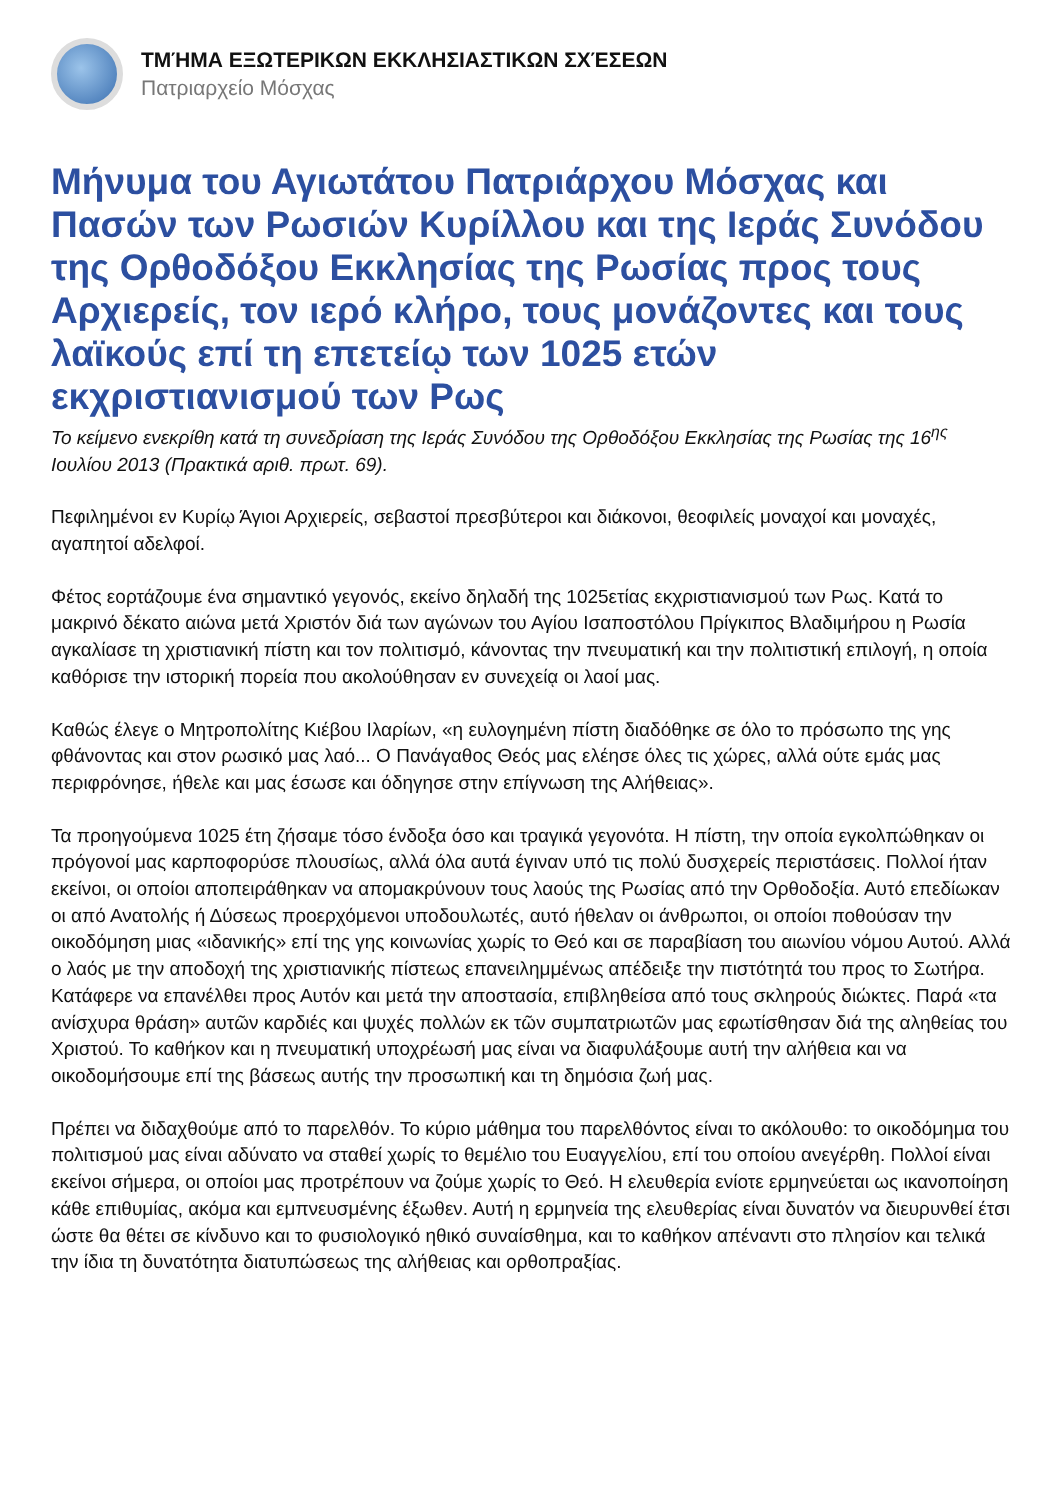ΤΜΉΜΑ ΕΞΩΤΕΡΙΚΩΝ ΕΚΚΛΗΣΙΑΣΤΙΚΩΝ ΣΧΈΣΕΩΝ
Πατριαρχείο Μόσχας
Μήνυμα του Αγιωτάτου Πατριάρχου Μόσχας και Πασών των Ρωσιών Κυρίλλου και της Ιεράς Συνόδου της Ορθοδόξου Εκκλησίας της Ρωσίας προς τους Αρχιερείς, τον ιερό κλήρο, τους μονάζοντες και τους λαϊκούς επί τη επετείῳ των 1025 ετών εκχριστιανισμού των Ρως
Το κείμενο ενεκρίθη κατά τη συνεδρίαση της Ιεράς Συνόδου της Ορθοδόξου Εκκλησίας της Ρωσίας της 16<sup>ης</sup> Ιουλίου 2013 (Πρακτικά αριθ. πρωτ. 69).
Πεφιλημένοι εν Κυρίῳ Άγιοι Αρχιερείς, σεβαστοί πρεσβύτεροι και διάκονοι, θεοφιλείς μοναχοί και μοναχές, αγαπητοί αδελφοί.
Φέτος εορτάζουμε ένα σημαντικό γεγονός, εκείνο δηλαδή της 1025ετίας εκχριστιανισμού των Ρως. Κατά το μακρινό δέκατο αιώνα μετά Χριστόν διά των αγώνων του Αγίου Ισαποστόλου Πρίγκιπος Βλαδιμήρου η Ρωσία αγκαλίασε τη χριστιανική πίστη και τον πολιτισμό, κάνοντας την πνευματική και την πολιτιστική επιλογή, η οποία καθόρισε την ιστορική πορεία που ακολούθησαν εν συνεχείᾳ οι λαοί μας.
Καθώς έλεγε ο Μητροπολίτης Κιέβου Ιλαρίων, «η ευλογημένη πίστη διαδόθηκε σε όλο το πρόσωπο της γης φθάνοντας και στον ρωσικό μας λαό... Ο Πανάγαθος Θεός μας ελέησε όλες τις χώρες, αλλά ούτε εμάς μας περιφρόνησε, ήθελε και μας έσωσε και όδηγησε στην επίγνωση της Αλήθειας».
Τα προηγούμενα 1025 έτη ζήσαμε τόσο ένδοξα όσο και τραγικά γεγονότα. Η πίστη, την οποία εγκολπώθηκαν οι πρόγονοί μας καρποφορύσε πλουσίως, αλλά όλα αυτά έγιναν υπό τις πολύ δυσχερείς περιστάσεις. Πολλοί ήταν εκείνοι, οι οποίοι αποπειράθηκαν να απομακρύνουν τους λαούς της Ρωσίας από την Ορθοδοξία. Αυτό επεδίωκαν οι από Ανατολής ή Δύσεως προερχόμενοι υποδουλωτές, αυτό ήθελαν οι άνθρωποι, οι οποίοι ποθούσαν την οικοδόμηση μιας «ιδανικής» επί της γης κοινωνίας χωρίς το Θεό και σε παραβίαση του αιωνίου νόμου Αυτού. Αλλά ο λαός με την αποδοχή της χριστιανικής πίστεως επανειλημμένως απέδειξε την πιστότητά του προς το Σωτήρα. Κατάφερε να επανέλθει προς Αυτόν και μετά την αποστασία, επιβληθείσα από τους σκληρούς διώκτες. Παρά «τα ανίσχυρα θράση» αυτῶν καρδιές και ψυχές πολλών εκ τῶν συμπατριωτῶν μας εφωτίσθησαν διά της αληθείας του Χριστού. Το καθήκον και η πνευματική υποχρέωσή μας είναι να διαφυλάξουμε αυτή την αλήθεια και να οικοδομήσουμε επί της βάσεως αυτής την προσωπική και τη δημόσια ζωή μας.
Πρέπει να διδαχθούμε από το παρελθόν. Το κύριο μάθημα του παρελθόντος είναι το ακόλουθο: το οικοδόμημα του πολιτισμού μας είναι αδύνατο να σταθεί χωρίς το θεμέλιο του Ευαγγελίου, επί του οποίου ανεγέρθη. Πολλοί είναι εκείνοι σήμερα, οι οποίοι μας προτρέπουν να ζούμε χωρίς το Θεό. Η ελευθερία ενίοτε ερμηνεύεται ως ικανοποίηση κάθε επιθυμίας, ακόμα και εμπνευσμένης έξωθεν. Αυτή η ερμηνεία της ελευθερίας είναι δυνατόν να διευρυνθεί έτσι ώστε θα θέτει σε κίνδυνο και το φυσιολογικό ηθικό συναίσθημα, και το καθήκον απέναντι στο πλησίον και τελικά την ίδια τη δυνατότητα διατυπώσεως της αλήθειας και ορθοπραξίας.